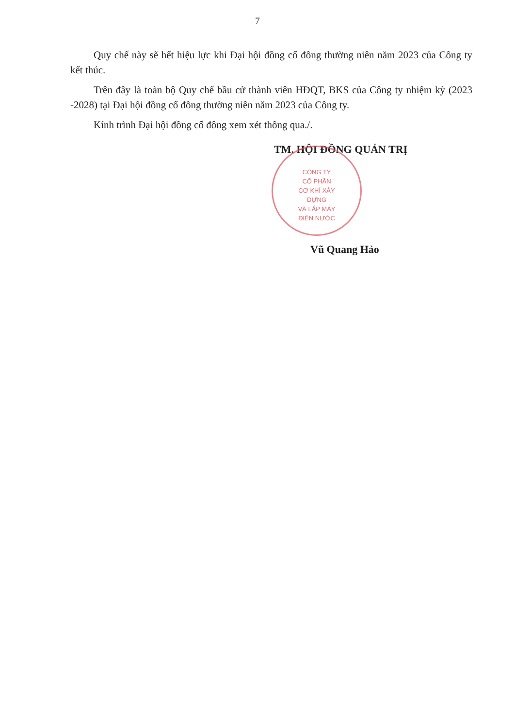7
Quy chế này sẽ hết hiệu lực khi Đại hội đồng cổ đông thường niên năm 2023 của Công ty kết thúc.
Trên đây là toàn bộ Quy chế bầu cử thành viên HĐQT, BKS của Công ty nhiệm kỳ (2023 -2028) tại Đại hội đồng cổ đông thường niên năm 2023 của Công ty.
Kính trình Đại hội đồng cổ đông xem xét thông qua./.
TM. HỘI ĐỒNG QUẢN TRỊ
CÔNG TY
CỔ PHẦN
CƠ KHÍ XÂY DỰNG
VÀ LẮP MÁY
ĐIỆN NƯỚC
Vũ Quang Hảo